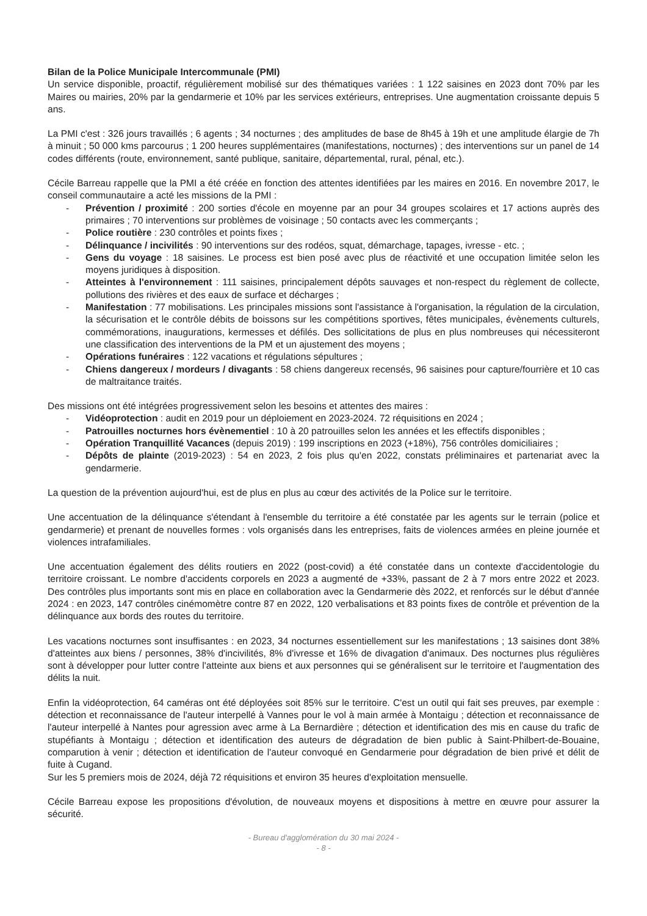Bilan de la Police Municipale Intercommunale (PMI)
Un service disponible, proactif, régulièrement mobilisé sur des thématiques variées : 1 122 saisines en 2023 dont 70% par les Maires ou mairies, 20% par la gendarmerie et 10% par les services extérieurs, entreprises. Une augmentation croissante depuis 5 ans.
La PMI c'est : 326 jours travaillés ; 6 agents ; 34 nocturnes ; des amplitudes de base de 8h45 à 19h et une amplitude élargie de 7h à minuit ; 50 000 kms parcourus ; 1 200 heures supplémentaires (manifestations, nocturnes) ; des interventions sur un panel de 14 codes différents (route, environnement, santé publique, sanitaire, départemental, rural, pénal, etc.).
Cécile Barreau rappelle que la PMI a été créée en fonction des attentes identifiées par les maires en 2016. En novembre 2017, le conseil communautaire a acté les missions de la PMI :
- Prévention / proximité : 200 sorties d'école en moyenne par an pour 34 groupes scolaires et 17 actions auprès des primaires ; 70 interventions sur problèmes de voisinage ; 50 contacts avec les commerçants ;
- Police routière : 230 contrôles et points fixes ;
- Délinquance / incivilités : 90 interventions sur des rodéos, squat, démarchage, tapages, ivresse - etc. ;
- Gens du voyage : 18 saisines. Le process est bien posé avec plus de réactivité et une occupation limitée selon les moyens juridiques à disposition.
- Atteintes à l'environnement : 111 saisines, principalement dépôts sauvages et non-respect du règlement de collecte, pollutions des rivières et des eaux de surface et décharges ;
- Manifestation : 77 mobilisations. Les principales missions sont l'assistance à l'organisation, la régulation de la circulation, la sécurisation et le contrôle débits de boissons sur les compétitions sportives, fêtes municipales, évènements culturels, commémorations, inaugurations, kermesses et défilés. Des sollicitations de plus en plus nombreuses qui nécessiteront une classification des interventions de la PM et un ajustement des moyens ;
- Opérations funéraires : 122 vacations et régulations sépultures ;
- Chiens dangereux / mordeurs / divagants : 58 chiens dangereux recensés, 96 saisines pour capture/fourrière et 10 cas de maltraitance traités.
Des missions ont été intégrées progressivement selon les besoins et attentes des maires :
- Vidéoprotection : audit en 2019 pour un déploiement en 2023-2024. 72 réquisitions en 2024 ;
- Patrouilles nocturnes hors évènementiel : 10 à 20 patrouilles selon les années et les effectifs disponibles ;
- Opération Tranquillité Vacances (depuis 2019) : 199 inscriptions en 2023 (+18%), 756 contrôles domiciliaires ;
- Dépôts de plainte (2019-2023) : 54 en 2023, 2 fois plus qu'en 2022, constats préliminaires et partenariat avec la gendarmerie.
La question de la prévention aujourd'hui, est de plus en plus au cœur des activités de la Police sur le territoire.
Une accentuation de la délinquance s'étendant à l'ensemble du territoire a été constatée par les agents sur le terrain (police et gendarmerie) et prenant de nouvelles formes : vols organisés dans les entreprises, faits de violences armées en pleine journée et violences intrafamiliales.
Une accentuation également des délits routiers en 2022 (post-covid) a été constatée dans un contexte d'accidentologie du territoire croissant. Le nombre d'accidents corporels en 2023 a augmenté de +33%, passant de 2 à 7 mors entre 2022 et 2023. Des contrôles plus importants sont mis en place en collaboration avec la Gendarmerie dès 2022, et renforcés sur le début d'année 2024 : en 2023, 147 contrôles cinémomètre contre 87 en 2022, 120 verbalisations et 83 points fixes de contrôle et prévention de la délinquance aux bords des routes du territoire.
Les vacations nocturnes sont insuffisantes : en 2023, 34 nocturnes essentiellement sur les manifestations ; 13 saisines dont 38% d'atteintes aux biens / personnes, 38% d'incivilités, 8% d'ivresse et 16% de divagation d'animaux. Des nocturnes plus régulières sont à développer pour lutter contre l'atteinte aux biens et aux personnes qui se généralisent sur le territoire et l'augmentation des délits la nuit.
Enfin la vidéoprotection, 64 caméras ont été déployées soit 85% sur le territoire. C'est un outil qui fait ses preuves, par exemple : détection et reconnaissance de l'auteur interpellé à Vannes pour le vol à main armée à Montaigu ; détection et reconnaissance de l'auteur interpellé à Nantes pour agression avec arme à La Bernardière ; détection et identification des mis en cause du trafic de stupéfiants à Montaigu ; détection et identification des auteurs de dégradation de bien public à Saint-Philbert-de-Bouaine, comparution à venir ; détection et identification de l'auteur convoqué en Gendarmerie pour dégradation de bien privé et délit de fuite à Cugand.
Sur les 5 premiers mois de 2024, déjà 72 réquisitions et environ 35 heures d'exploitation mensuelle.
Cécile Barreau expose les propositions d'évolution, de nouveaux moyens et dispositions à mettre en œuvre pour assurer la sécurité.
- Bureau d'agglomération du 30 mai 2024 -
- 8 -